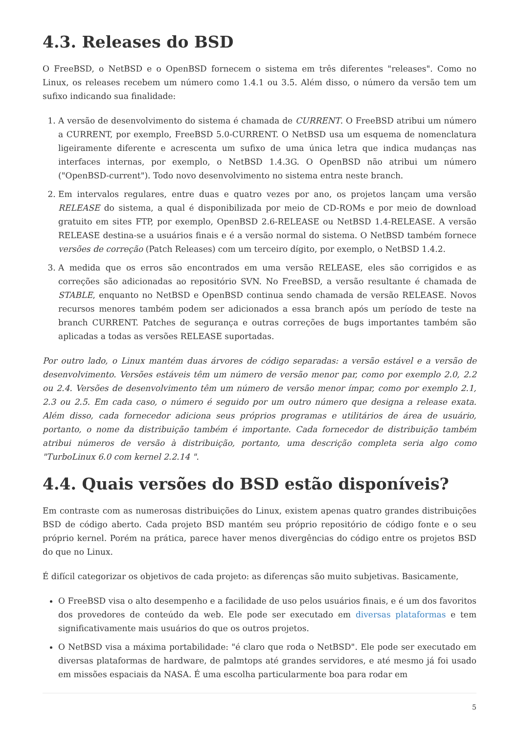4.3. Releases do BSD
O FreeBSD, o NetBSD e o OpenBSD fornecem o sistema em três diferentes "releases". Como no Linux, os releases recebem um número como 1.4.1 ou 3.5. Além disso, o número da versão tem um sufixo indicando sua finalidade:
1. A versão de desenvolvimento do sistema é chamada de CURRENT. O FreeBSD atribui um número a CURRENT, por exemplo, FreeBSD 5.0-CURRENT. O NetBSD usa um esquema de nomenclatura ligeiramente diferente e acrescenta um sufixo de uma única letra que indica mudanças nas interfaces internas, por exemplo, o NetBSD 1.4.3G. O OpenBSD não atribui um número ("OpenBSD-current"). Todo novo desenvolvimento no sistema entra neste branch.
2. Em intervalos regulares, entre duas e quatro vezes por ano, os projetos lançam uma versão RELEASE do sistema, a qual é disponibilizada por meio de CD-ROMs e por meio de download gratuito em sites FTP, por exemplo, OpenBSD 2.6-RELEASE ou NetBSD 1.4-RELEASE. A versão RELEASE destina-se a usuários finais e é a versão normal do sistema. O NetBSD também fornece versões de correção (Patch Releases) com um terceiro dígito, por exemplo, o NetBSD 1.4.2.
3. A medida que os erros são encontrados em uma versão RELEASE, eles são corrigidos e as correções são adicionadas ao repositório SVN. No FreeBSD, a versão resultante é chamada de STABLE, enquanto no NetBSD e OpenBSD continua sendo chamada de versão RELEASE. Novos recursos menores também podem ser adicionados a essa branch após um período de teste na branch CURRENT. Patches de segurança e outras correções de bugs importantes também são aplicadas a todas as versões RELEASE suportadas.
Por outro lado, o Linux mantém duas árvores de código separadas: a versão estável e a versão de desenvolvimento. Versões estáveis têm um número de versão menor par, como por exemplo 2.0, 2.2 ou 2.4. Versões de desenvolvimento têm um número de versão menor ímpar, como por exemplo 2.1, 2.3 ou 2.5. Em cada caso, o número é seguido por um outro número que designa a release exata. Além disso, cada fornecedor adiciona seus próprios programas e utilitários de área de usuário, portanto, o nome da distribuição também é importante. Cada fornecedor de distribuição também atribui números de versão à distribuição, portanto, uma descrição completa seria algo como "TurboLinux 6.0 com kernel 2.2.14 ".
4.4. Quais versões do BSD estão disponíveis?
Em contraste com as numerosas distribuições do Linux, existem apenas quatro grandes distribuições BSD de código aberto. Cada projeto BSD mantém seu próprio repositório de código fonte e o seu próprio kernel. Porém na prática, parece haver menos divergências do código entre os projetos BSD do que no Linux.
É difícil categorizar os objetivos de cada projeto: as diferenças são muito subjetivas. Basicamente,
O FreeBSD visa o alto desempenho e a facilidade de uso pelos usuários finais, e é um dos favoritos dos provedores de conteúdo da web. Ele pode ser executado em diversas plataformas e tem significativamente mais usuários do que os outros projetos.
O NetBSD visa a máxima portabilidade: "é claro que roda o NetBSD". Ele pode ser executado em diversas plataformas de hardware, de palmtops até grandes servidores, e até mesmo já foi usado em missões espaciais da NASA. É uma escolha particularmente boa para rodar em
5